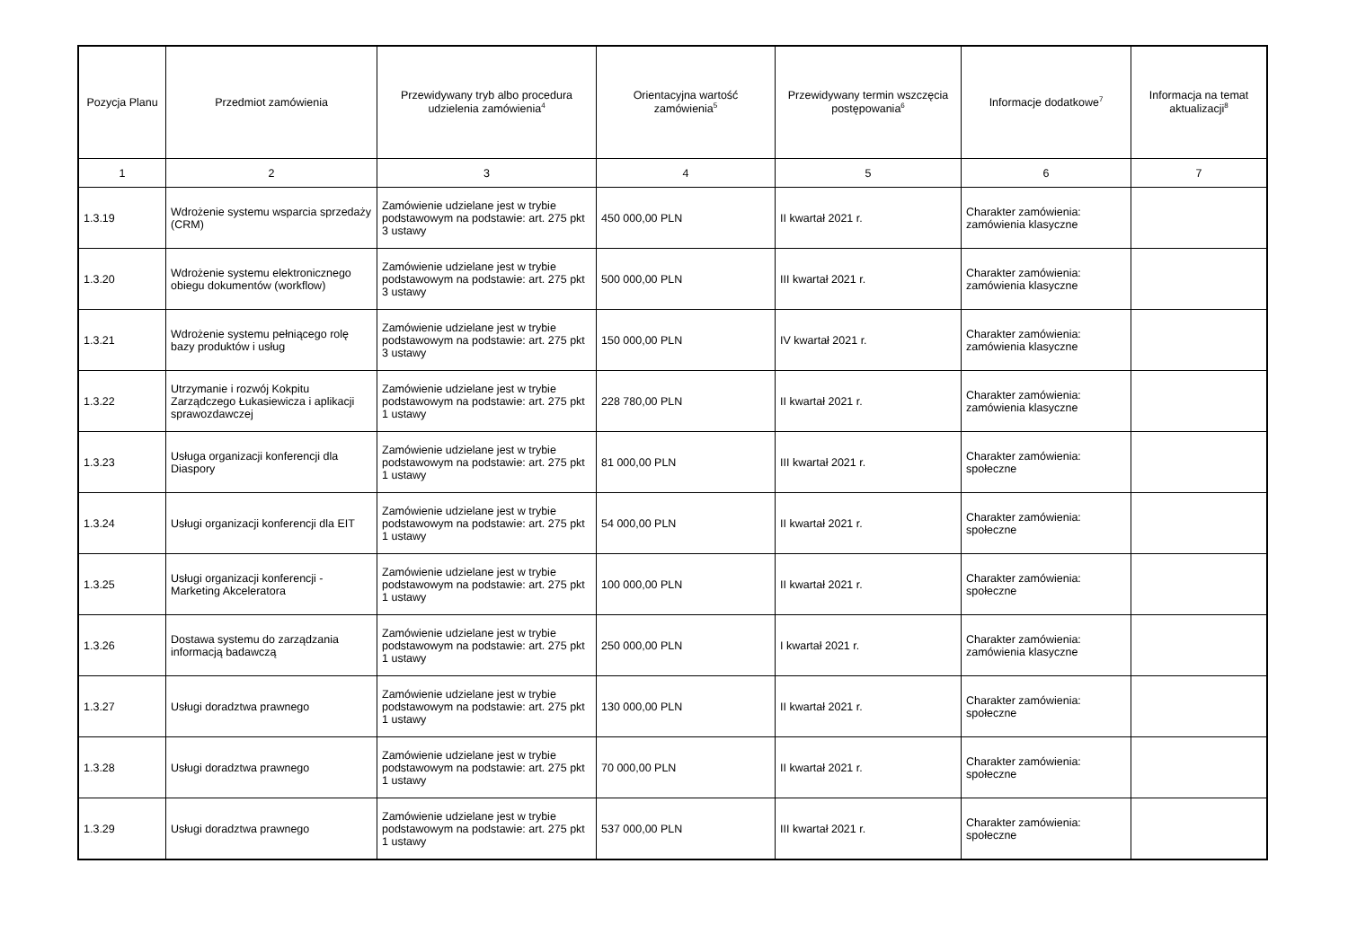| Pozycja Planu | Przedmiot zamówienia | Przewidywany tryb albo procedura udzielenia zamówienia<sup>4</sup> | Orientacyjna wartość zamówienia<sup>5</sup> | Przewidywany termin wszczęcia postępowania<sup>6</sup> | Informacje dodatkowe<sup>7</sup> | Informacja na temat aktualizacji<sup>8</sup> |
| --- | --- | --- | --- | --- | --- | --- |
| 1 | 2 | 3 | 4 | 5 | 6 | 7 |
| 1.3.19 | Wdrożenie systemu wsparcia sprzedaży (CRM) | Zamówienie udzielane jest w trybie podstawowym na podstawie: art. 275 pkt 3 ustawy | 450 000,00 PLN | II kwartał 2021 r. | Charakter zamówienia: zamówienia klasyczne | |
| 1.3.20 | Wdrożenie systemu elektronicznego obiegu dokumentów (workflow) | Zamówienie udzielane jest w trybie podstawowym na podstawie: art. 275 pkt 3 ustawy | 500 000,00 PLN | III kwartał 2021 r. | Charakter zamówienia: zamówienia klasyczne | |
| 1.3.21 | Wdrożenie systemu pełniącego rolę bazy produktów i usług | Zamówienie udzielane jest w trybie podstawowym na podstawie: art. 275 pkt 3 ustawy | 150 000,00 PLN | IV kwartał 2021 r. | Charakter zamówienia: zamówienia klasyczne | |
| 1.3.22 | Utrzymanie i rozwój Kokpitu Zarządczego Łukasiewicza i aplikacji sprawozdawczej | Zamówienie udzielane jest w trybie podstawowym na podstawie: art. 275 pkt 1 ustawy | 228 780,00 PLN | II kwartał 2021 r. | Charakter zamówienia: zamówienia klasyczne | |
| 1.3.23 | Usługa organizacji konferencji dla Diaspory | Zamówienie udzielane jest w trybie podstawowym na podstawie: art. 275 pkt 1 ustawy | 81 000,00 PLN | III kwartał 2021 r. | Charakter zamówienia: społeczne | |
| 1.3.24 | Usługi organizacji konferencji dla EIT | Zamówienie udzielane jest w trybie podstawowym na podstawie: art. 275 pkt 1 ustawy | 54 000,00 PLN | II kwartał 2021 r. | Charakter zamówienia: społeczne | |
| 1.3.25 | Usługi organizacji konferencji - Marketing Akceleratora | Zamówienie udzielane jest w trybie podstawowym na podstawie: art. 275 pkt 1 ustawy | 100 000,00 PLN | II kwartał 2021 r. | Charakter zamówienia: społeczne | |
| 1.3.26 | Dostawa systemu do zarządzania informacją badawczą | Zamówienie udzielane jest w trybie podstawowym na podstawie: art. 275 pkt 1 ustawy | 250 000,00 PLN | I kwartał 2021 r. | Charakter zamówienia: zamówienia klasyczne | |
| 1.3.27 | Usługi doradztwa prawnego | Zamówienie udzielane jest w trybie podstawowym na podstawie: art. 275 pkt 1 ustawy | 130 000,00 PLN | II kwartał 2021 r. | Charakter zamówienia: społeczne | |
| 1.3.28 | Usługi doradztwa prawnego | Zamówienie udzielane jest w trybie podstawowym na podstawie: art. 275 pkt 1 ustawy | 70 000,00 PLN | II kwartał 2021 r. | Charakter zamówienia: społeczne | |
| 1.3.29 | Usługi doradztwa prawnego | Zamówienie udzielane jest w trybie podstawowym na podstawie: art. 275 pkt 1 ustawy | 537 000,00 PLN | III kwartał 2021 r. | Charakter zamówienia: społeczne | |